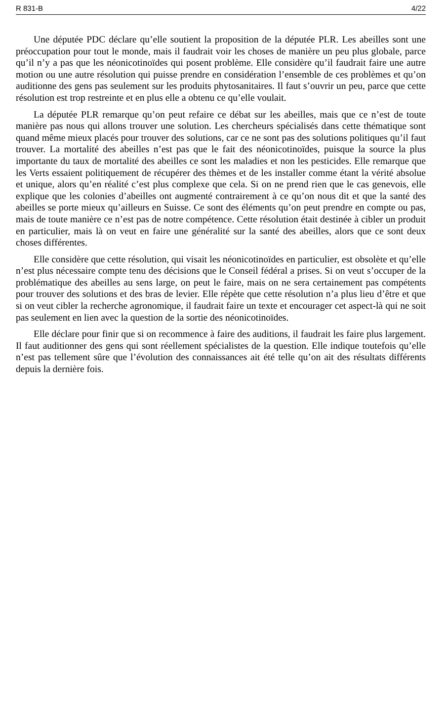R 831-B 4/22
Une députée PDC déclare qu’elle soutient la proposition de la députée PLR. Les abeilles sont une préoccupation pour tout le monde, mais il faudrait voir les choses de manière un peu plus globale, parce qu’il n’y a pas que les néonicotinoïdes qui posent problème. Elle considère qu’il faudrait faire une autre motion ou une autre résolution qui puisse prendre en considération l’ensemble de ces problèmes et qu’on auditionne des gens pas seulement sur les produits phytosanitaires. Il faut s’ouvrir un peu, parce que cette résolution est trop restreinte et en plus elle a obtenu ce qu’elle voulait.
La députée PLR remarque qu’on peut refaire ce débat sur les abeilles, mais que ce n’est de toute manière pas nous qui allons trouver une solution. Les chercheurs spécialisés dans cette thématique sont quand même mieux placés pour trouver des solutions, car ce ne sont pas des solutions politiques qu’il faut trouver. La mortalité des abeilles n’est pas que le fait des néonicotinoïdes, puisque la source la plus importante du taux de mortalité des abeilles ce sont les maladies et non les pesticides. Elle remarque que les Verts essaient politiquement de récupérer des thèmes et de les installer comme étant la vérité absolue et unique, alors qu’en réalité c’est plus complexe que cela. Si on ne prend rien que le cas genevois, elle explique que les colonies d’abeilles ont augmenté contrairement à ce qu’on nous dit et que la santé des abeilles se porte mieux qu’ailleurs en Suisse. Ce sont des éléments qu’on peut prendre en compte ou pas, mais de toute manière ce n’est pas de notre compétence. Cette résolution était destinée à cibler un produit en particulier, mais là on veut en faire une généralité sur la santé des abeilles, alors que ce sont deux choses différentes.
Elle considère que cette résolution, qui visait les néonicotinoïdes en particulier, est obsolète et qu’elle n’est plus nécessaire compte tenu des décisions que le Conseil fédéral a prises. Si on veut s’occuper de la problématique des abeilles au sens large, on peut le faire, mais on ne sera certainement pas compétents pour trouver des solutions et des bras de levier. Elle répète que cette résolution n’a plus lieu d’être et que si on veut cibler la recherche agronomique, il faudrait faire un texte et encourager cet aspect-là qui ne soit pas seulement en lien avec la question de la sortie des néonicotinoïdes.
Elle déclare pour finir que si on recommence à faire des auditions, il faudrait les faire plus largement. Il faut auditionner des gens qui sont réellement spécialistes de la question. Elle indique toutefois qu’elle n’est pas tellement sûre que l’évolution des connaissances ait été telle qu’on ait des résultats différents depuis la dernière fois.